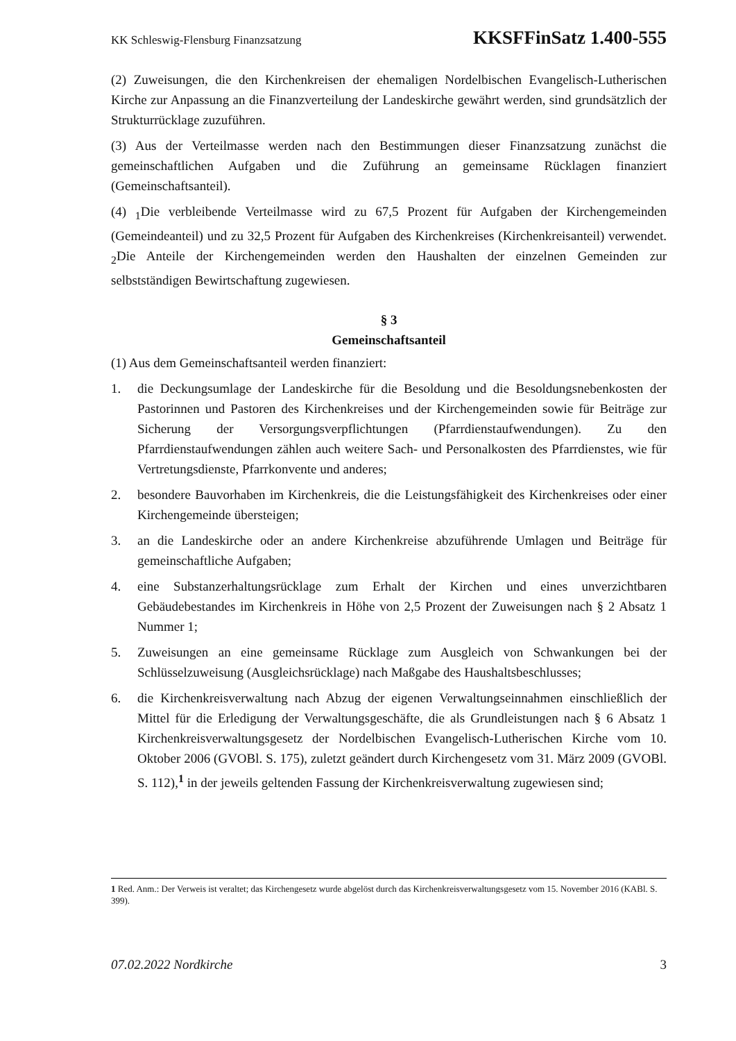KK Schleswig-Flensburg Finanzsatzung KKSFFinSatz 1.400-555
(2) Zuweisungen, die den Kirchenkreisen der ehemaligen Nordelbischen Evangelisch-Lutherischen Kirche zur Anpassung an die Finanzverteilung der Landeskirche gewährt werden, sind grundsätzlich der Strukturrücklage zuzuführen.
(3) Aus der Verteilmasse werden nach den Bestimmungen dieser Finanzsatzung zunächst die gemeinschaftlichen Aufgaben und die Zuführung an gemeinsame Rücklagen finanziert (Gemeinschaftsanteil).
(4) <sub>1</sub>Die verbleibende Verteilmasse wird zu 67,5 Prozent für Aufgaben der Kirchengemeinden (Gemeindeanteil) und zu 32,5 Prozent für Aufgaben des Kirchenkreises (Kirchenkreisanteil) verwendet. <sub>2</sub>Die Anteile der Kirchengemeinden werden den Haushalten der einzelnen Gemeinden zur selbstständigen Bewirtschaftung zugewiesen.
§ 3
Gemeinschaftsanteil
(1) Aus dem Gemeinschaftsanteil werden finanziert:
1. die Deckungsumlage der Landeskirche für die Besoldung und die Besoldungsnebenkosten der Pastorinnen und Pastoren des Kirchenkreises und der Kirchengemeinden sowie für Beiträge zur Sicherung der Versorgungsverpflichtungen (Pfarrdienstaufwendungen). Zu den Pfarrdienstaufwendungen zählen auch weitere Sach- und Personalkosten des Pfarrdienstes, wie für Vertretungsdienste, Pfarrkonvente und anderes;
2. besondere Bauvorhaben im Kirchenkreis, die die Leistungsfähigkeit des Kirchenkreises oder einer Kirchengemeinde übersteigen;
3. an die Landeskirche oder an andere Kirchenkreise abzuführende Umlagen und Beiträge für gemeinschaftliche Aufgaben;
4. eine Substanzerhaltungsrücklage zum Erhalt der Kirchen und eines unverzichtbaren Gebäudebestandes im Kirchenkreis in Höhe von 2,5 Prozent der Zuweisungen nach § 2 Absatz 1 Nummer 1;
5. Zuweisungen an eine gemeinsame Rücklage zum Ausgleich von Schwankungen bei der Schlüsselzuweisung (Ausgleichsrücklage) nach Maßgabe des Haushaltsbeschlusses;
6. die Kirchenkreisverwaltung nach Abzug der eigenen Verwaltungseinnahmen einschließlich der Mittel für die Erledigung der Verwaltungsgeschäfte, die als Grundleistungen nach § 6 Absatz 1 Kirchenkreisverwaltungsgesetz der Nordelbischen Evangelisch-Lutherischen Kirche vom 10. Oktober 2006 (GVOBl. S. 175), zuletzt geändert durch Kirchengesetz vom 31. März 2009 (GVOBl. S. 112),<sup>1</sup> in der jeweils geltenden Fassung der Kirchenkreisverwaltung zugewiesen sind;
1 Red. Anm.: Der Verweis ist veraltet; das Kirchengesetz wurde abgelöst durch das Kirchenkreisverwaltungsgesetz vom 15. November 2016 (KABl. S. 399).
07.02.2022 Nordkirche 3